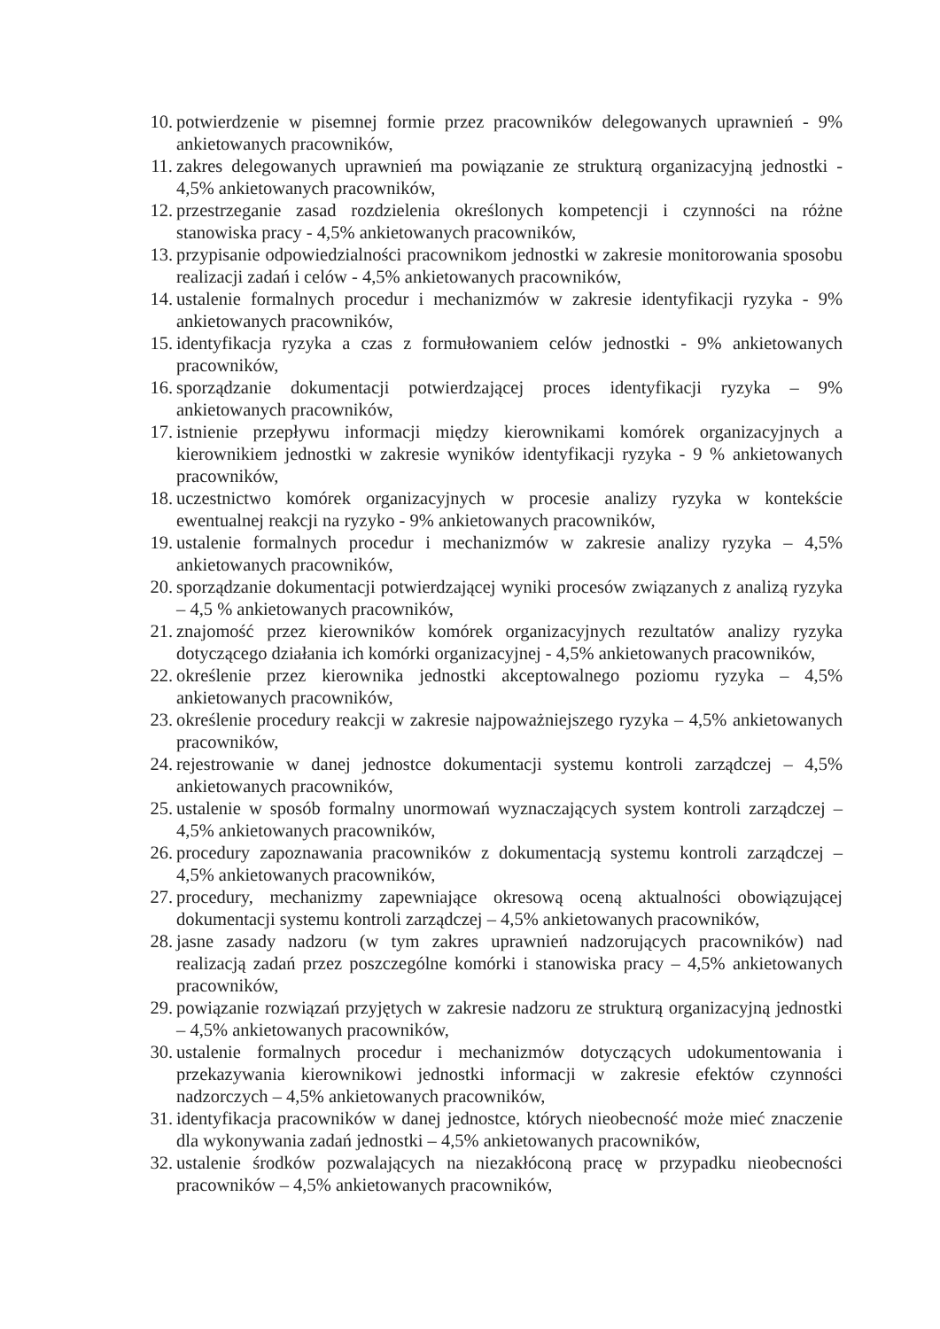10. potwierdzenie w pisemnej formie przez pracowników delegowanych uprawnień - 9% ankietowanych pracowników,
11. zakres delegowanych uprawnień ma powiązanie ze strukturą organizacyjną jednostki - 4,5% ankietowanych pracowników,
12. przestrzeganie zasad rozdzielenia określonych kompetencji i czynności na różne stanowiska pracy - 4,5% ankietowanych pracowników,
13. przypisanie odpowiedzialności pracownikom jednostki w zakresie monitorowania sposobu realizacji zadań i celów - 4,5% ankietowanych pracowników,
14. ustalenie formalnych procedur i mechanizmów w zakresie identyfikacji ryzyka - 9% ankietowanych pracowników,
15. identyfikacja ryzyka a czas z formułowaniem celów jednostki - 9% ankietowanych pracowników,
16. sporządzanie dokumentacji potwierdzającej proces identyfikacji ryzyka – 9% ankietowanych pracowników,
17. istnienie przepływu informacji między kierownikami komórek organizacyjnych a kierownikiem jednostki w zakresie wyników identyfikacji ryzyka - 9 % ankietowanych pracowników,
18. uczestnictwo komórek organizacyjnych w procesie analizy ryzyka w kontekście ewentualnej reakcji na ryzyko - 9% ankietowanych pracowników,
19. ustalenie formalnych procedur i mechanizmów w zakresie analizy ryzyka – 4,5% ankietowanych pracowników,
20. sporządzanie dokumentacji potwierdzającej wyniki procesów związanych z analizą ryzyka – 4,5 % ankietowanych pracowników,
21. znajomość przez kierowników komórek organizacyjnych rezultatów analizy ryzyka dotyczącego działania ich komórki organizacyjnej - 4,5% ankietowanych pracowników,
22. określenie przez kierownika jednostki akceptowalnego poziomu ryzyka – 4,5% ankietowanych pracowników,
23. określenie procedury reakcji w zakresie najpoważniejszego ryzyka – 4,5% ankietowanych pracowników,
24. rejestrowanie w danej jednostce dokumentacji systemu kontroli zarządczej – 4,5% ankietowanych pracowników,
25. ustalenie w sposób formalny unormowań wyznaczających system kontroli zarządczej – 4,5% ankietowanych pracowników,
26. procedury zapoznawania pracowników z dokumentacją systemu kontroli zarządczej – 4,5% ankietowanych pracowników,
27. procedury, mechanizmy zapewniające okresową oceną aktualności obowiązującej dokumentacji systemu kontroli zarządczej – 4,5% ankietowanych pracowników,
28. jasne zasady nadzoru (w tym zakres uprawnień nadzorujących pracowników) nad realizacją zadań przez poszczególne komórki i stanowiska pracy – 4,5% ankietowanych pracowników,
29. powiązanie rozwiązań przyjętych w zakresie nadzoru ze strukturą organizacyjną jednostki – 4,5% ankietowanych pracowników,
30. ustalenie formalnych procedur i mechanizmów dotyczących udokumentowania i przekazywania kierownikowi jednostki informacji w zakresie efektów czynności nadzorczych – 4,5% ankietowanych pracowników,
31. identyfikacja pracowników w danej jednostce, których nieobecność może mieć znaczenie dla wykonywania zadań jednostki – 4,5% ankietowanych pracowników,
32. ustalenie środków pozwalających na niezakłóconą pracę w przypadku nieobecności pracowników – 4,5% ankietowanych pracowników,